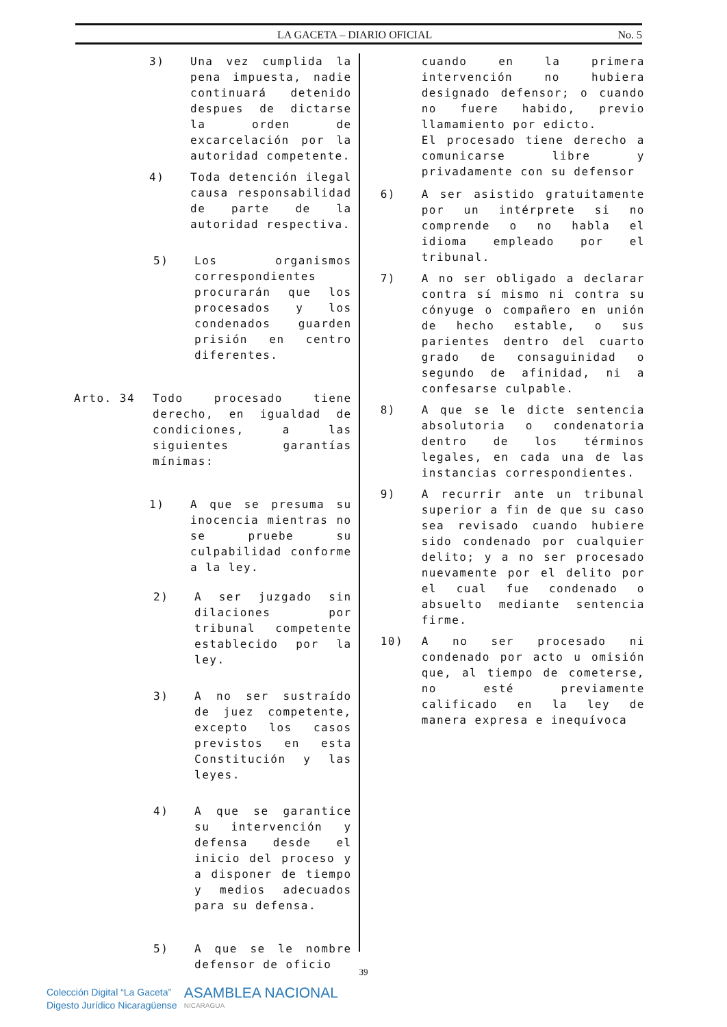LA GACETA – DIARIO OFICIAL No. 5
3) Una vez cumplida la pena impuesta, nadie continuará detenido despues de dictarse la orden de excarcelación por la autoridad competente.
4) Toda detención ilegal causa responsabilidad de parte de la autoridad respectiva.
5) Los organismos correspondientes procurarán que los procesados y los condenados guarden prisión en centro diferentes.
Arto. 34 Todo procesado tiene derecho, en igualdad de condiciones, a las siguientes garantías mínimas:
1) A que se presuma su inocencia mientras no se pruebe su culpabilidad conforme a la ley.
2) A ser juzgado sin dilaciones por tribunal competente establecido por la ley.
3) A no ser sustraído de juez competente, excepto los casos previstos en esta Constitución y las leyes.
4) A que se garantice su intervención y defensa desde el inicio del proceso y a disponer de tiempo y medios adecuados para su defensa.
5) A que se le nombre defensor de oficio
cuando en la primera intervención no hubiera designado defensor; o cuando no fuere habido, previo llamamiento por edicto.
El procesado tiene derecho a comunicarse libre y privadamente con su defensor
6) A ser asistido gratuitamente por un intérprete si no comprende o no habla el idioma empleado por el tribunal.
7) A no ser obligado a declarar contra sí mismo ni contra su cónyuge o compañero en unión de hecho estable, o sus parientes dentro del cuarto grado de consaguinidad o segundo de afinidad, ni a confesarse culpable.
8) A que se le dicte sentencia absolutoria o condenatoria dentro de los términos legales, en cada una de las instancias correspondientes.
9) A recurrir ante un tribunal superior a fin de que su caso sea revisado cuando hubiere sido condenado por cualquier delito; y a no ser procesado nuevamente por el delito por el cual fue condenado o absuelto mediante sentencia firme.
10) A no ser procesado ni condenado por acto u omisión que, al tiempo de cometerse, no esté previamente calificado en la ley de manera expresa e inequívoca
39
Colección Digital “La Gaceta”
Digesto Jurídico Nicaragüense
ASAMBLEA NACIONAL
NICARAGUA